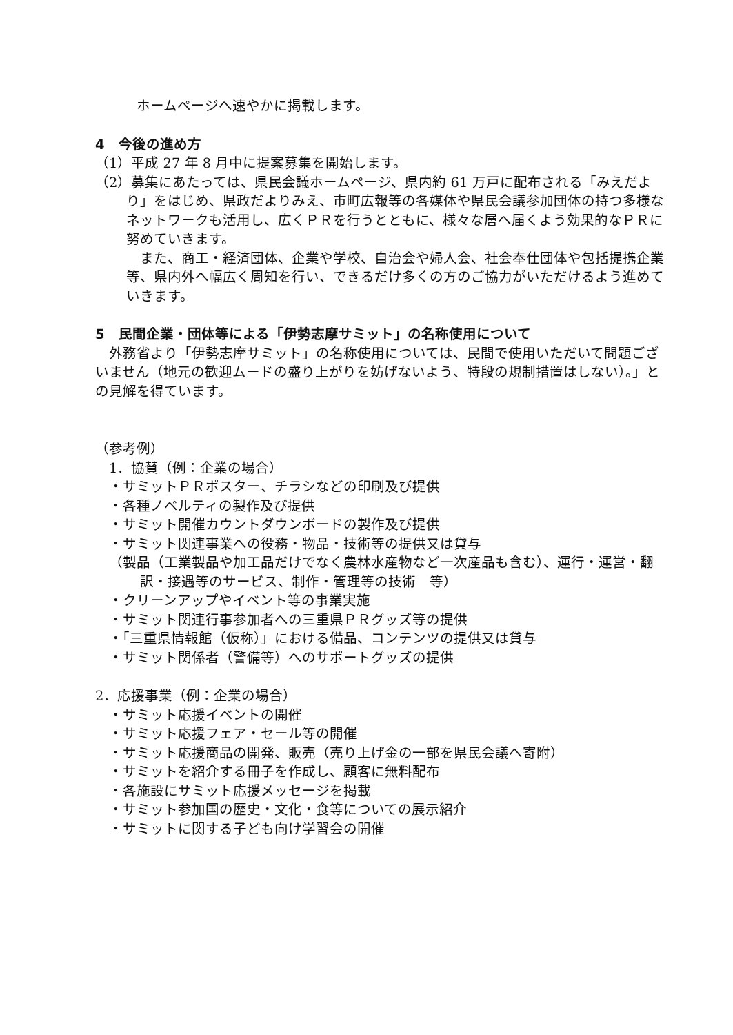ホームページへ速やかに掲載します。
4　今後の進め方
（1）平成 27 年 8 月中に提案募集を開始します。
（2）募集にあたっては、県民会議ホームページ、県内約 61 万戸に配布される「みえだより」をはじめ、県政だよりみえ、市町広報等の各媒体や県民会議参加団体の持つ多様なネットワークも活用し、広くＰＲを行うとともに、様々な層へ届くよう効果的なＰＲに努めていきます。
　また、商工・経済団体、企業や学校、自治会や婦人会、社会奉仕団体や包括提携企業等、県内外へ幅広く周知を行い、できるだけ多くの方のご協力がいただけるよう進めていきます。
5　民間企業・団体等による「伊勢志摩サミット」の名称使用について
　外務省より「伊勢志摩サミット」の名称使用については、民間で使用いただいて問題ございません（地元の歓迎ムードの盛り上がりを妨げないよう、特段の規制措置はしない）。」との見解を得ています。
（参考例）
1．協賛（例：企業の場合）
・サミットＰＲポスター、チラシなどの印刷及び提供
・各種ノベルティの製作及び提供
・サミット開催カウントダウンボードの製作及び提供
・サミット関連事業への役務・物品・技術等の提供又は貸与
（製品（工業製品や加工品だけでなく農林水産物など一次産品も含む）、運行・運営・翻訳・接遇等のサービス、制作・管理等の技術　等）
・クリーンアップやイベント等の事業実施
・サミット関連行事参加者への三重県ＰＲグッズ等の提供
・「三重県情報館（仮称）」における備品、コンテンツの提供又は貸与
・サミット関係者（警備等）へのサポートグッズの提供
2．応援事業（例：企業の場合）
・サミット応援イベントの開催
・サミット応援フェア・セール等の開催
・サミット応援商品の開発、販売（売り上げ金の一部を県民会議へ寄附）
・サミットを紹介する冊子を作成し、顧客に無料配布
・各施設にサミット応援メッセージを掲載
・サミット参加国の歴史・文化・食等についての展示紹介
・サミットに関する子ども向け学習会の開催